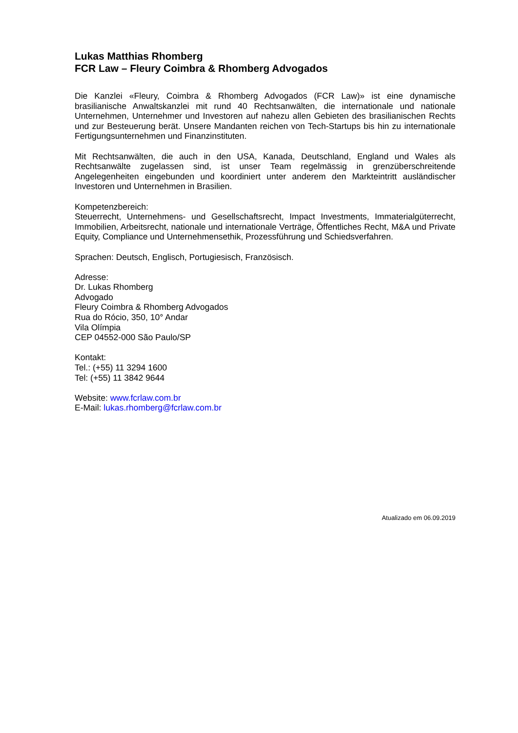Lukas Matthias Rhomberg
FCR Law – Fleury Coimbra & Rhomberg Advogados
Die Kanzlei «Fleury, Coimbra & Rhomberg Advogados (FCR Law)» ist eine dynamische brasilianische Anwaltskanzlei mit rund 40 Rechtsanwälten, die internationale und nationale Unternehmen, Unternehmer und Investoren auf nahezu allen Gebieten des brasilianischen Rechts und zur Besteuerung berät. Unsere Mandanten reichen von Tech-Startups bis hin zu internationale Fertigungsunternehmen und Finanzinstituten.
Mit Rechtsanwälten, die auch in den USA, Kanada, Deutschland, England und Wales als Rechtsanwälte zugelassen sind, ist unser Team regelmässig in grenzüberschreitende Angelegenheiten eingebunden und koordiniert unter anderem den Markteintritt ausländischer Investoren und Unternehmen in Brasilien.
Kompetenzbereich:
Steuerrecht, Unternehmens- und Gesellschaftsrecht, Impact Investments, Immaterialgüterrecht, Immobilien, Arbeitsrecht, nationale und internationale Verträge, Öffentliches Recht, M&A und Private Equity, Compliance und Unternehmensethik, Prozessführung und Schiedsverfahren.
Sprachen: Deutsch, Englisch, Portugiesisch, Französisch.
Adresse:
Dr. Lukas Rhomberg
Advogado
Fleury Coimbra & Rhomberg Advogados
Rua do Rócio, 350, 10° Andar
Vila Olímpia
CEP 04552-000 São Paulo/SP
Kontakt:
Tel.: (+55) 11 3294 1600
Tel: (+55) 11 3842 9644
Website: www.fcrlaw.com.br
E-Mail: lukas.rhomberg@fcrlaw.com.br
Atualizado em 06.09.2019